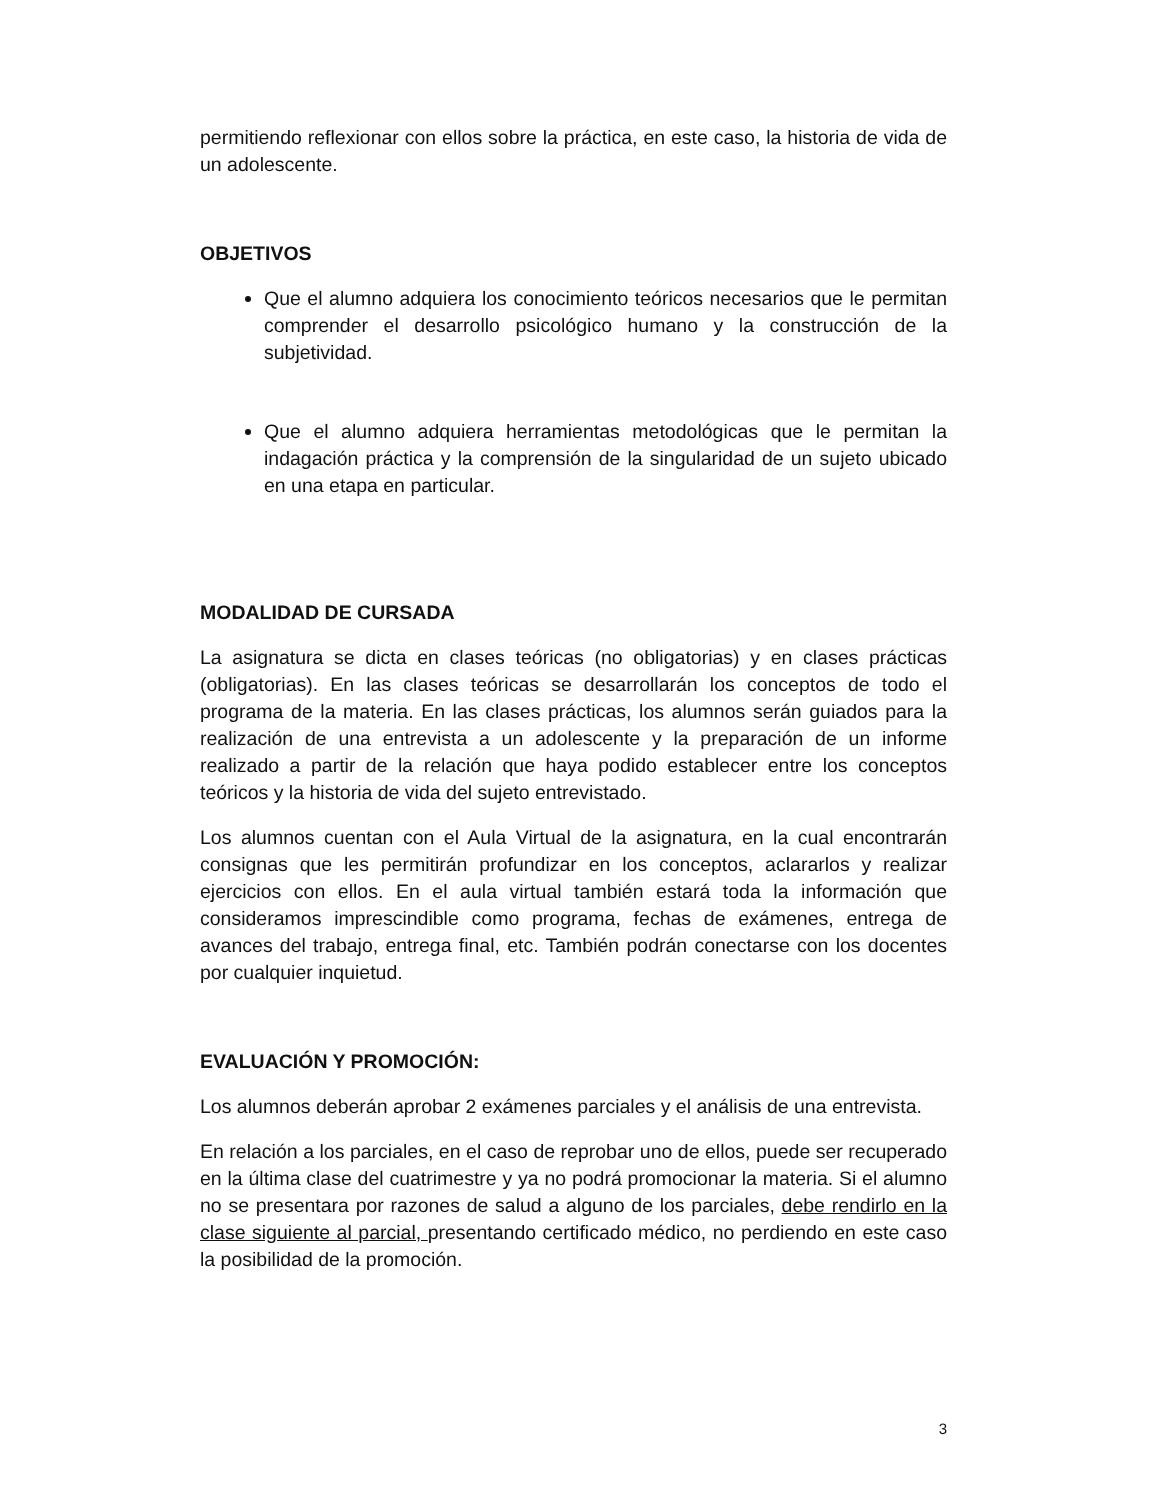permitiendo reflexionar con ellos sobre la práctica, en este caso, la historia de vida de un adolescente.
OBJETIVOS
Que el alumno adquiera los conocimiento teóricos necesarios que le permitan comprender el desarrollo psicológico humano y la construcción de la subjetividad.
Que el alumno adquiera herramientas metodológicas que le permitan la indagación práctica y la comprensión de la singularidad de un sujeto ubicado en una etapa en particular.
MODALIDAD DE CURSADA
La asignatura se dicta en clases teóricas (no obligatorias) y en clases prácticas (obligatorias). En las clases teóricas se desarrollarán los conceptos de todo el programa de la materia. En las clases prácticas, los alumnos serán guiados para la realización de una entrevista a un adolescente y la preparación de un informe realizado a partir de la relación que haya podido establecer entre los conceptos teóricos y la historia de vida del sujeto entrevistado.
Los alumnos cuentan con el Aula Virtual de la asignatura, en la cual encontrarán consignas que les permitirán profundizar en los conceptos, aclararlos y realizar ejercicios con ellos. En el aula virtual también estará toda la información que consideramos imprescindible como programa, fechas de exámenes, entrega de avances del trabajo, entrega final, etc. También podrán conectarse con los docentes por cualquier inquietud.
EVALUACIÓN Y PROMOCIÓN:
Los alumnos deberán aprobar 2 exámenes parciales y el análisis de una entrevista.
En relación a los parciales, en el caso de reprobar uno de ellos, puede ser recuperado en la última clase del cuatrimestre y ya no podrá promocionar la materia. Si el alumno no se presentara por razones de salud a alguno de los parciales, debe rendirlo en la clase siguiente al parcial, presentando certificado médico, no perdiendo en este caso la posibilidad de la promoción.
3